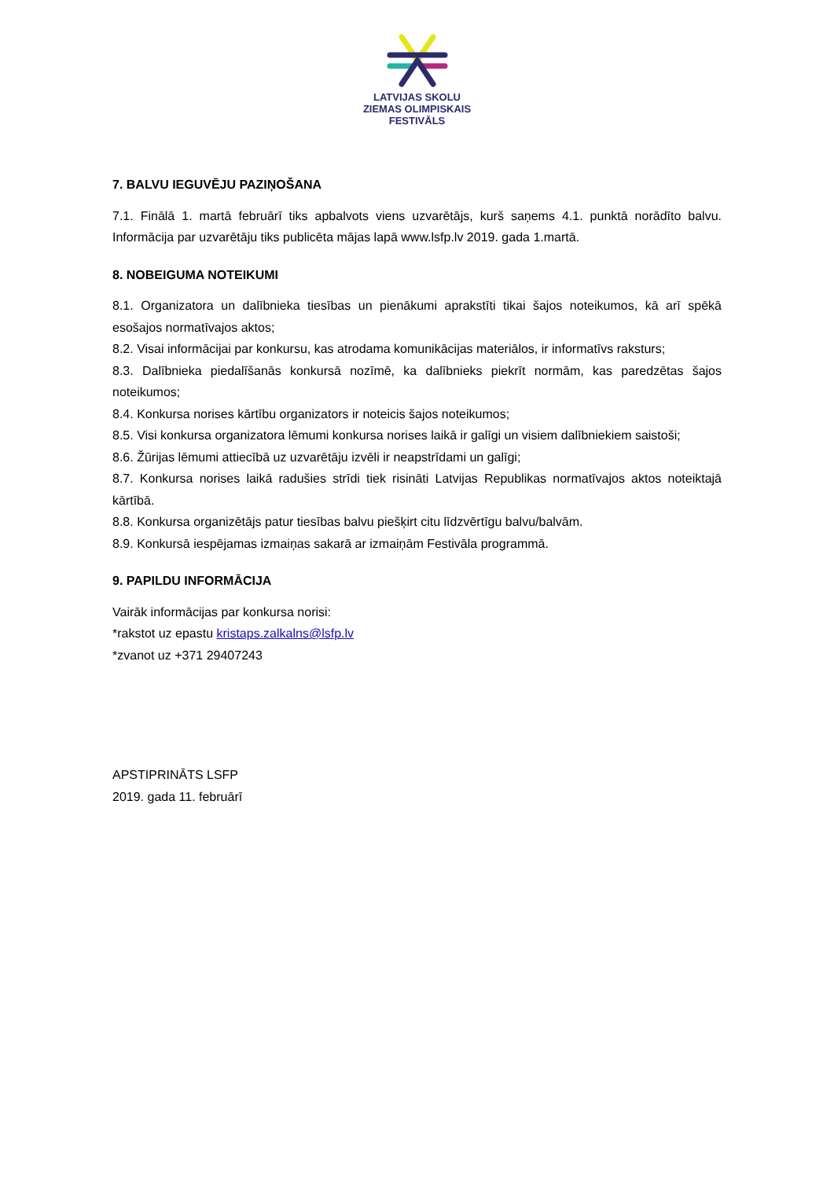LATVIJAS SKOLU
ZIEMAS OLIMPISKAIS
FESTIVĀLS
7. BALVU IEGUVĒJU PAZIŅOŠANA
7.1. Finālā 1. martā februārī tiks apbalvots viens uzvarētājs, kurš saņems 4.1. punktā norādīto balvu. Informācija par uzvarētāju tiks publicēta mājas lapā www.lsfp.lv 2019. gada 1.martā.
8. NOBEIGUMA NOTEIKUMI
8.1. Organizatora un dalībnieka tiesības un pienākumi aprakstīti tikai šajos noteikumos, kā arī spēkā esošajos normatīvajos aktos;
8.2. Visai informācijai par konkursu, kas atrodama komunikācijas materiālos, ir informatīvs raksturs;
8.3. Dalībnieka piedalīšanās konkursā nozīmē, ka dalībnieks piekrīt normām, kas paredzētas šajos noteikumos;
8.4. Konkursa norises kārtību organizators ir noteicis šajos noteikumos;
8.5. Visi konkursa organizatora lēmumi konkursa norises laikā ir galīgi un visiem dalībniekiem saistoši;
8.6. Žūrijas lēmumi attiecībā uz uzvarētāju izvēli ir neapstrīdami un galīgi;
8.7. Konkursa norises laikā radušies strīdi tiek risināti Latvijas Republikas normatīvajos aktos noteiktajā kārtībā.
8.8. Konkursa organizētājs patur tiesības balvu piešķirt citu līdzvērtīgu balvu/balvām.
8.9. Konkursā iespējamas izmaiņas sakarā ar izmaiņām Festivāla programmā.
9. PAPILDU INFORMĀCIJA
Vairāk informācijas par konkursa norisi:
*rakstot uz epastu kristaps.zalkalns@lsfp.lv
*zvanot uz +371 29407243
APSTIPRINĀTS LSFP
2019. gada 11. februārī